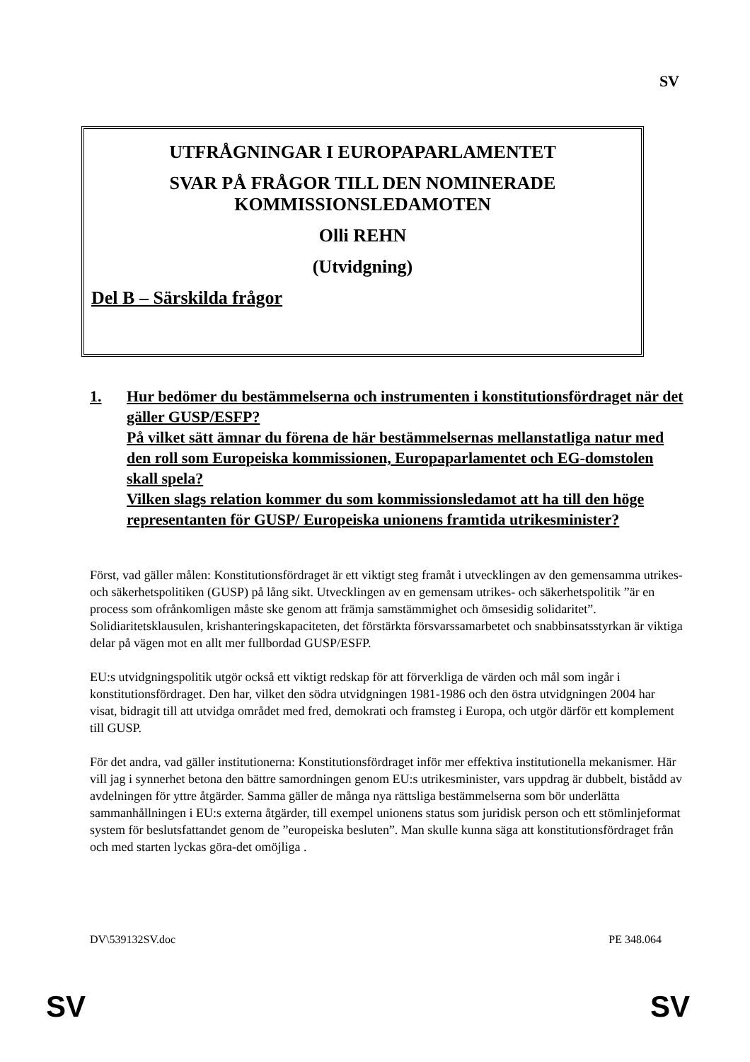SV
UTFRÅGNINGAR I EUROPAPARLAMENTET
SVAR PÅ FRÅGOR TILL DEN NOMINERADE
KOMMISSIONSLEDAMOTEN
Olli REHN
(Utvidgning)
Del B – Särskilda frågor
1. Hur bedömer du bestämmelserna och instrumenten i konstitutionsfördraget när det gäller GUSP/ESFP?
På vilket sätt ämnar du förena de här bestämmelsernas mellanstatliga natur med den roll som Europeiska kommissionen, Europaparlamentet och EG-domstolen skall spela?
Vilken slags relation kommer du som kommissionsledamot att ha till den höge representanten för GUSP/ Europeiska unionens framtida utrikesminister?
Först, vad gäller målen: Konstitutionsfördraget är ett viktigt steg framåt i utvecklingen av den gemensamma utrikes- och säkerhetspolitiken (GUSP) på lång sikt. Utvecklingen av en gemensam utrikes- och säkerhetspolitik ”är en process som ofrånkomligen måste ske genom att främja samstämmighet och ömsesidig solidaritet”. Solidiaritetsklausulen, krishanteringskapaciteten, det förstärkta försvarssamarbetet och snabbinsatsstyrkan är viktiga delar på vägen mot en allt mer fullbordad GUSP/ESFP.
EU:s utvidgningspolitik utgör också ett viktigt redskap för att förverkliga de värden och mål som ingår i konstitutionsfördraget. Den har, vilket den södra utvidgningen 1981-1986 och den östra utvidgningen 2004 har visat, bidragit till att utvidga området med fred, demokrati och framsteg i Europa, och utgör därför ett komplement till GUSP.
För det andra, vad gäller institutionerna: Konstitutionsfördraget inför mer effektiva institutionella mekanismer. Här vill jag i synnerhet betona den bättre samordningen genom EU:s utrikesminister, vars uppdrag är dubbelt, bistådd av avdelningen för yttre åtgärder. Samma gäller de många nya rättsliga bestämmelserna som bör underlätta sammanhållningen i EU:s externa åtgärder, till exempel unionens status som juridisk person och ett stömlinjeformat system för beslutsfattandet genom de ”europeiska besluten”. Man skulle kunna säga att konstitutionsfördraget från och med starten lyckas göra-det omöjliga .
DV\539132SV.doc PE 348.064
SV SV